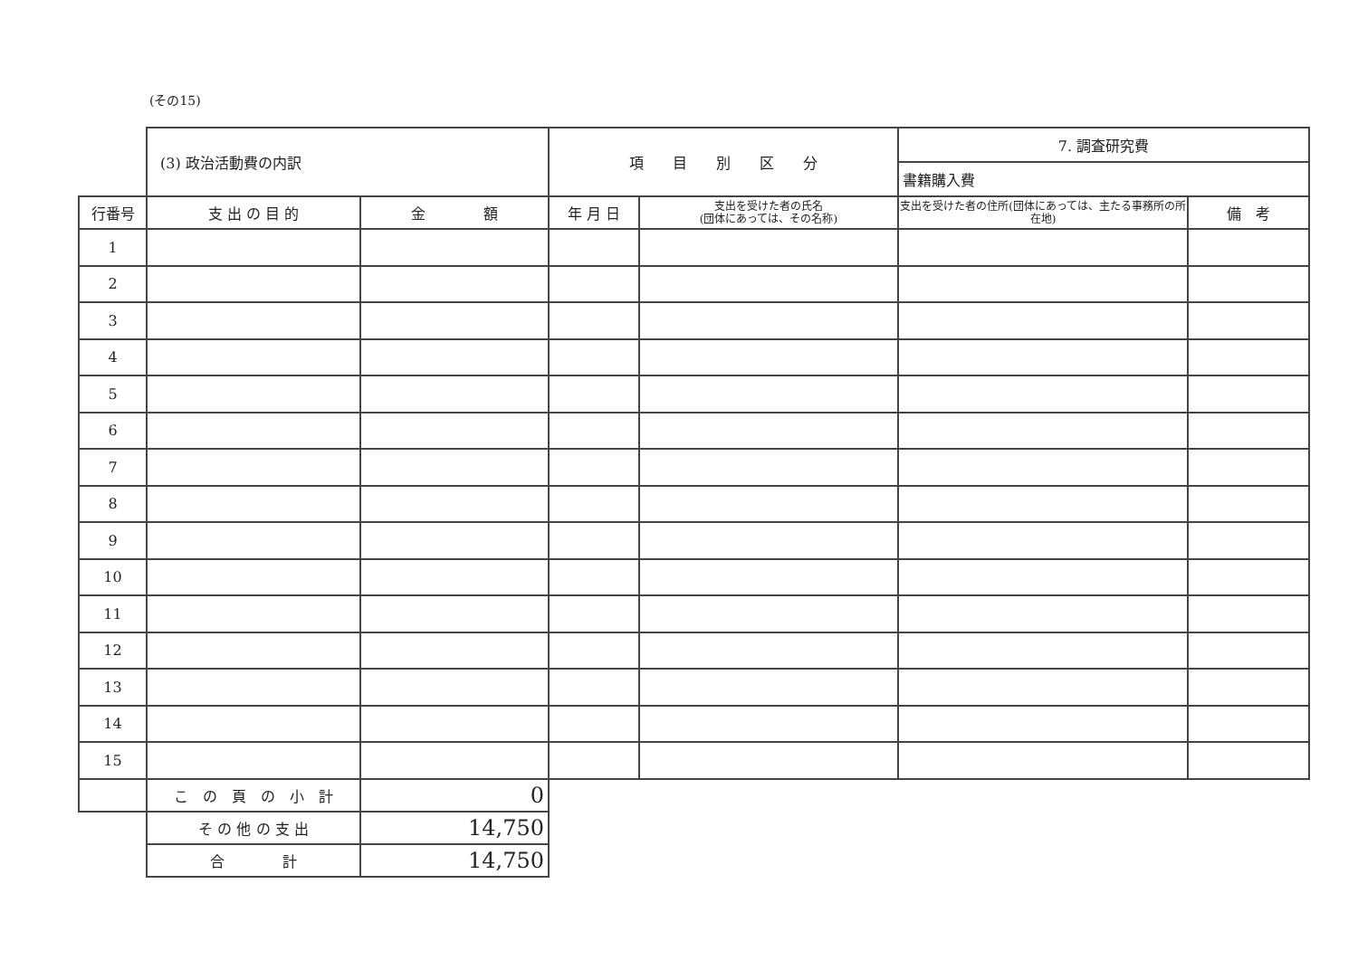(その15)
| | (3) 政治活動費の内訳 | | 項 目 別 区 分 | | 7. 調査研究費 | |
| | | | | | 書籍購入費 | |
| 行番号 | 支 出 の 目 的 | 金 額 | 年 月 日 | 支出を受けた者の氏名 (団体にあっては、その名称) | 支出を受けた者の住所(団体にあっては、主たる事務所の所在地) | 備 考 |
| 1 | | | | | | |
| 2 | | | | | | |
| 3 | | | | | | |
| 4 | | | | | | |
| 5 | | | | | | |
| 6 | | | | | | |
| 7 | | | | | | |
| 8 | | | | | | |
| 9 | | | | | | |
| 10 | | | | | | |
| 11 | | | | | | |
| 12 | | | | | | |
| 13 | | | | | | |
| 14 | | | | | | |
| 15 | | | | | | |
| | こ の 頁 の 小 計 | 0 | | | | |
| | そ の 他 の 支 出 | 14,750 | | | | |
| | 合 計 | 14,750 | | | | |